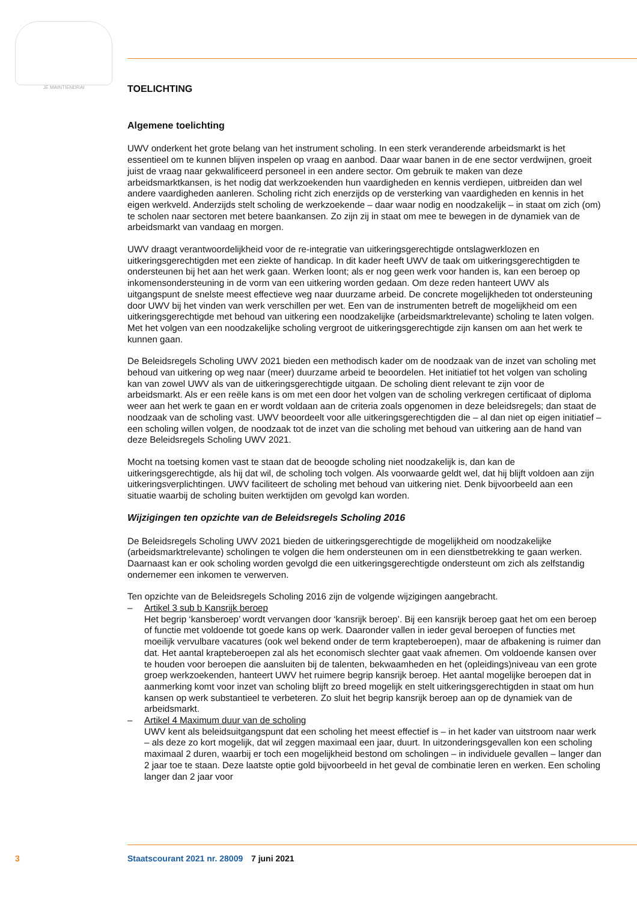JE MAINTIENDRAI
TOELICHTING
Algemene toelichting
UWV onderkent het grote belang van het instrument scholing. In een sterk veranderende arbeidsmarkt is het essentieel om te kunnen blijven inspelen op vraag en aanbod. Daar waar banen in de ene sector verdwijnen, groeit juist de vraag naar gekwalificeerd personeel in een andere sector. Om gebruik te maken van deze arbeidsmarktkansen, is het nodig dat werkzoekenden hun vaardigheden en kennis verdiepen, uitbreiden dan wel andere vaardigheden aanleren. Scholing richt zich enerzijds op de versterking van vaardigheden en kennis in het eigen werkveld. Anderzijds stelt scholing de werkzoe­kende – daar waar nodig en noodzakelijk – in staat om zich (om) te scholen naar sectoren met betere baankansen. Zo zijn zij in staat om mee te bewegen in de dynamiek van de arbeidsmarkt van vandaag en morgen.
UWV draagt verantwoordelijkheid voor de re-integratie van uitkeringsgerechtigde ontslagwerklozen en uitkeringsgerechtigden met een ziekte of handicap. In dit kader heeft UWV de taak om uitkeringsge­rechtigden te ondersteunen bij het aan het werk gaan. Werken loont; als er nog geen werk voor handen is, kan een beroep op inkomensondersteuning in de vorm van een uitkering worden gedaan. Om deze reden hanteert UWV als uitgangspunt de snelste meest effectieve weg naar duurzame arbeid. De concrete mogelijkheden tot ondersteuning door UWV bij het vinden van werk verschillen per wet. Een van de instrumenten betreft de mogelijkheid om een uitkeringsgerechtigde met behoud van uitkering een noodzakelijke (arbeidsmarktrelevante) scholing te laten volgen. Met het volgen van een noodzakelijke scholing vergroot de uitkeringsgerechtigde zijn kansen om aan het werk te kunnen gaan.
De Beleidsregels Scholing UWV 2021 bieden een methodisch kader om de noodzaak van de inzet van scholing met behoud van uitkering op weg naar (meer) duurzame arbeid te beoordelen. Het initiatief tot het volgen van scholing kan van zowel UWV als van de uitkeringsgerechtigde uitgaan. De scholing dient relevant te zijn voor de arbeidsmarkt. Als er een reële kans is om met een door het volgen van de scholing verkregen certificaat of diploma weer aan het werk te gaan en er wordt voldaan aan de criteria zoals opgenomen in deze beleidsregels; dan staat de noodzaak van de scholing vast. UWV beoordeelt voor alle uitkeringsgerechtigden die – al dan niet op eigen initiatief – een scholing willen volgen, de noodzaak tot de inzet van die scholing met behoud van uitkering aan de hand van deze Beleidsregels Scholing UWV 2021.
Mocht na toetsing komen vast te staan dat de beoogde scholing niet noodzakelijk is, dan kan de uitkeringsgerechtigde, als hij dat wil, de scholing toch volgen. Als voorwaarde geldt wel, dat hij blijft voldoen aan zijn uitkeringsverplichtingen. UWV faciliteert de scholing met behoud van uitkering niet. Denk bijvoorbeeld aan een situatie waarbij de scholing buiten werktijden om gevolgd kan worden.
Wijzigingen ten opzichte van de Beleidsregels Scholing 2016
De Beleidsregels Scholing UWV 2021 bieden de uitkeringsgerechtigde de mogelijkheid om noodzake­lijke (arbeidsmarktrelevante) scholingen te volgen die hem ondersteunen om in een dienstbetrekking te gaan werken. Daarnaast kan er ook scholing worden gevolgd die een uitkeringsgerechtigde ondersteunt om zich als zelfstandig ondernemer een inkomen te verwerven.
Ten opzichte van de Beleidsregels Scholing 2016 zijn de volgende wijzigingen aangebracht.
– Artikel 3 sub b Kansrijk beroep
Het begrip ‘kansberoep’ wordt vervangen door ‘kansrijk beroep’. Bij een kansrijk beroep gaat het om een beroep of functie met voldoende tot goede kans op werk. Daaronder vallen in ieder geval beroepen of functies met moeilijk vervulbare vacatures (ook wel bekend onder de term kraptebe­roepen), maar de afbakening is ruimer dan dat. Het aantal krapteberoepen zal als het economisch slechter gaat vaak afnemen. Om voldoende kansen over te houden voor beroepen die aansluiten bij de talenten, bekwaamheden en het (opleidings)niveau van een grote groep werkzoekenden, hanteert UWV het ruimere begrip kansrijk beroep. Het aantal mogelijke beroepen dat in aanmer­king komt voor inzet van scholing blijft zo breed mogelijk en stelt uitkeringsgerechtigden in staat om hun kansen op werk substantieel te verbeteren. Zo sluit het begrip kansrijk beroep aan op de dynamiek van de arbeidsmarkt.
– Artikel 4 Maximum duur van de scholing
UWV kent als beleidsuitgangspunt dat een scholing het meest effectief is – in het kader van uitstroom naar werk – als deze zo kort mogelijk, dat wil zeggen maximaal een jaar, duurt. In uitzonderingsgevallen kon een scholing maximaal 2 duren, waarbij er toch een mogelijkheid bestond om scholingen – in individuele gevallen – langer dan 2 jaar toe te staan. Deze laatste optie gold bijvoorbeeld in het geval de combinatie leren en werken. Een scholing langer dan 2 jaar voor
3 Staatscourant 2021 nr. 28009 7 juni 2021